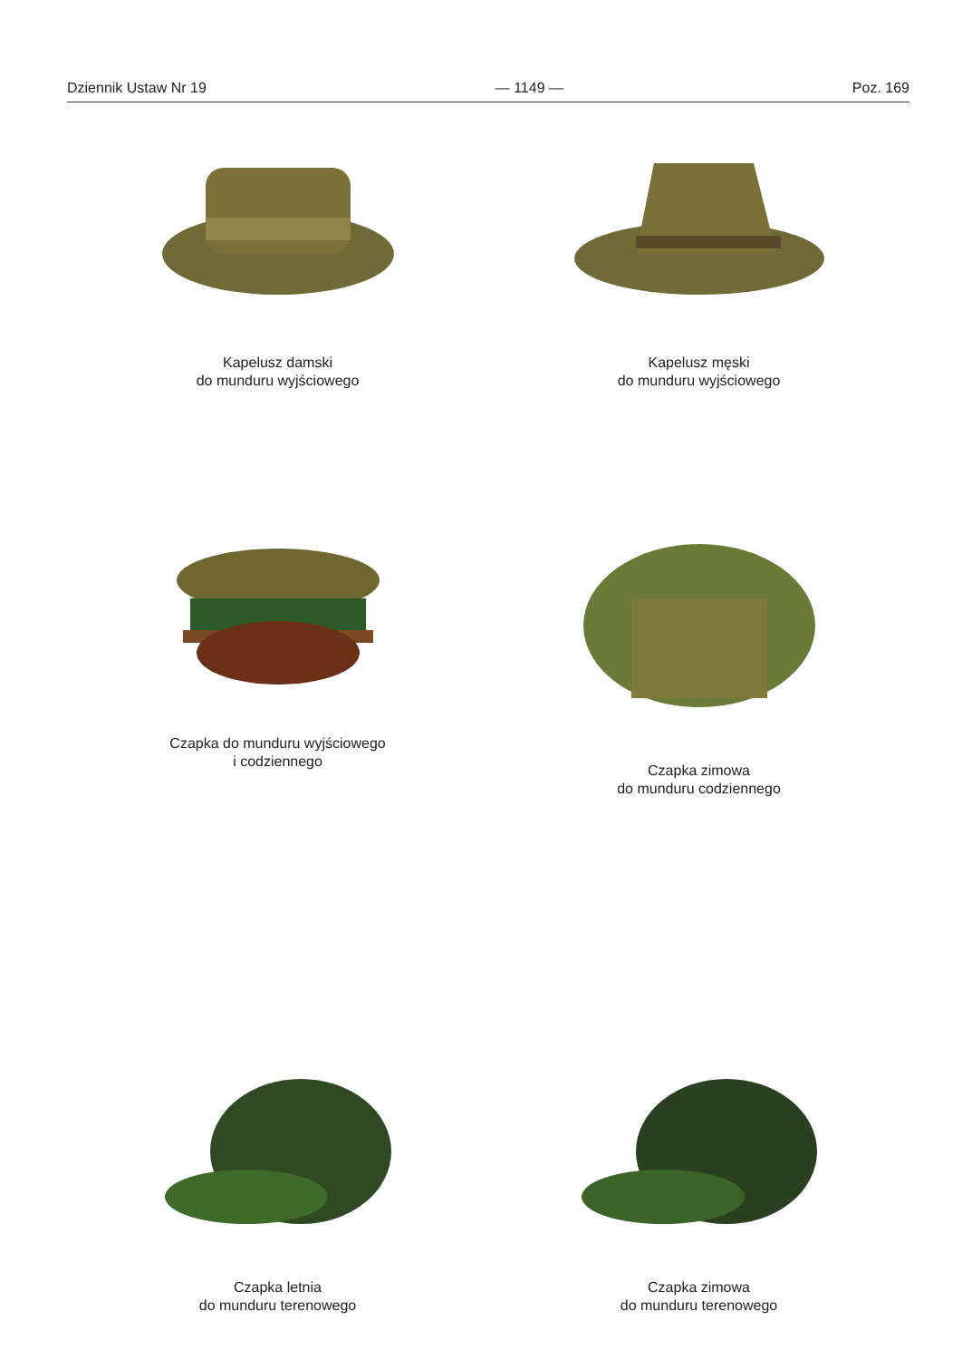Dziennik Ustaw Nr 19 — 1149 — Poz. 169
Kapelusz damski
do munduru wyjściowego
Kapelusz męski
do munduru wyjściowego
Czapka do munduru wyjściowego
i codziennego
Czapka zimowa
do munduru codziennego
Czapka letnia
do munduru terenowego
Czapka zimowa
do munduru terenowego